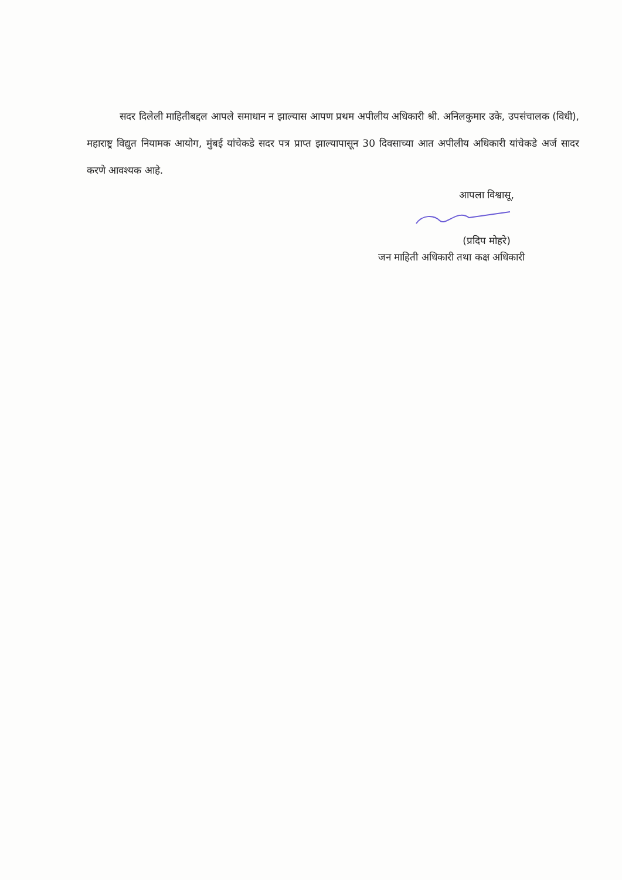सदर दिलेली माहितीबद्दल आपले समाधान न झाल्यास आपण प्रथम अपीलीय अधिकारी श्री. अनिलकुमार उके, उपसंचालक (विधी), महाराष्ट्र विद्युत नियामक आयोग, मुंबई यांचेकडे सदर पत्र प्राप्त झाल्यापासून 30 दिवसाच्या आत अपीलीय अधिकारी यांचेकडे अर्ज सादर करणे आवश्यक आहे.
आपला विश्वासू,
(प्रदिप मोहरे)
जन माहिती अधिकारी तथा कक्ष अधिकारी